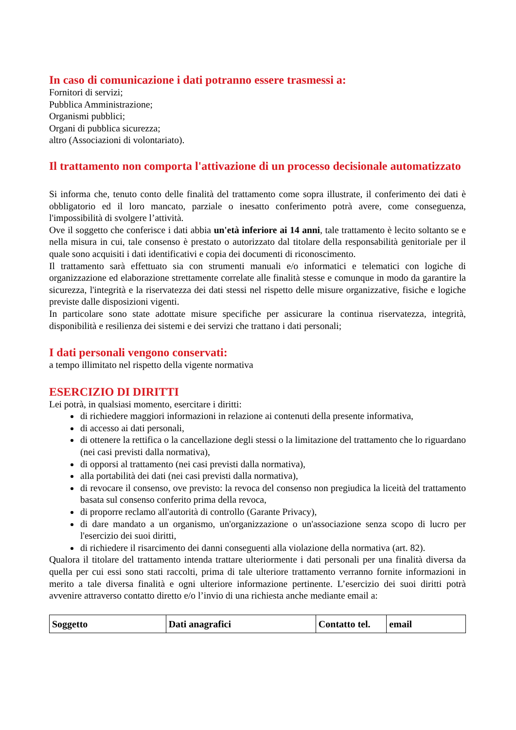In caso di comunicazione i dati potranno essere trasmessi a:
Fornitori di servizi;
Pubblica Amministrazione;
Organismi pubblici;
Organi di pubblica sicurezza;
altro (Associazioni di volontariato).
Il trattamento non comporta l'attivazione di un processo decisionale automatizzato
Si informa che, tenuto conto delle finalità del trattamento come sopra illustrate, il conferimento dei dati è obbligatorio ed il loro mancato, parziale o inesatto conferimento potrà avere, come conseguenza, l'impossibilità di svolgere l’attività.
Ove il soggetto che conferisce i dati abbia un'età inferiore ai 14 anni, tale trattamento è lecito soltanto se e nella misura in cui, tale consenso è prestato o autorizzato dal titolare della responsabilità genitoriale per il quale sono acquisiti i dati identificativi e copia dei documenti di riconoscimento.
Il trattamento sarà effettuato sia con strumenti manuali e/o informatici e telematici con logiche di organizzazione ed elaborazione strettamente correlate alle finalità stesse e comunque in modo da garantire la sicurezza, l'integrità e la riservatezza dei dati stessi nel rispetto delle misure organizzative, fisiche e logiche previste dalle disposizioni vigenti.
In particolare sono state adottate misure specifiche per assicurare la continua riservatezza, integrità, disponibilità e resilienza dei sistemi e dei servizi che trattano i dati personali;
I dati personali vengono conservati:
a tempo illimitato nel rispetto della vigente normativa
ESERCIZIO DI DIRITTI
Lei potrà, in qualsiasi momento, esercitare i diritti:
di richiedere maggiori informazioni in relazione ai contenuti della presente informativa,
di accesso ai dati personali,
di ottenere la rettifica o la cancellazione degli stessi o la limitazione del trattamento che lo riguardano (nei casi previsti dalla normativa),
di opporsi al trattamento (nei casi previsti dalla normativa),
alla portabilità dei dati (nei casi previsti dalla normativa),
di revocare il consenso, ove previsto: la revoca del consenso non pregiudica la liceità del trattamento basata sul consenso conferito prima della revoca,
di proporre reclamo all'autorità di controllo (Garante Privacy),
di dare mandato a un organismo, un'organizzazione o un'associazione senza scopo di lucro per l'esercizio dei suoi diritti,
di richiedere il risarcimento dei danni conseguenti alla violazione della normativa (art. 82).
Qualora il titolare del trattamento intenda trattare ulteriormente i dati personali per una finalità diversa da quella per cui essi sono stati raccolti, prima di tale ulteriore trattamento verranno fornite informazioni in merito a tale diversa finalità e ogni ulteriore informazione pertinente. L’esercizio dei suoi diritti potrà avvenire attraverso contatto diretto e/o l’invio di una richiesta anche mediante email a:
| Soggetto | Dati anagrafici | Contatto tel. | email |